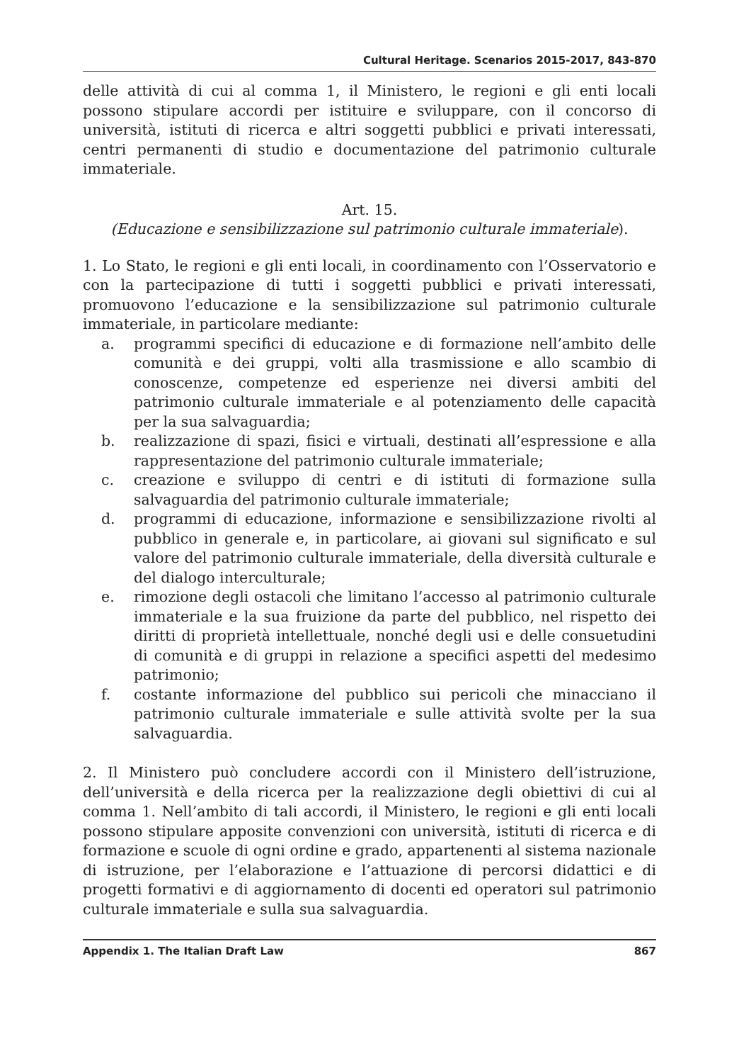Cultural Heritage. Scenarios 2015-2017, 843-870
delle attività di cui al comma 1, il Ministero, le regioni e gli enti locali possono stipulare accordi per istituire e sviluppare, con il concorso di università, istituti di ricerca e altri soggetti pubblici e privati interessati, centri permanenti di studio e documentazione del patrimonio culturale immateriale.
Art. 15.
(Educazione e sensibilizzazione sul patrimonio culturale immateriale).
1. Lo Stato, le regioni e gli enti locali, in coordinamento con l’Osservatorio e con la partecipazione di tutti i soggetti pubblici e privati interessati, promuovono l’educazione e la sensibilizzazione sul patrimonio culturale immateriale, in particolare mediante:
a. programmi specifici di educazione e di formazione nell’ambito delle comunità e dei gruppi, volti alla trasmissione e allo scambio di conoscenze, competenze ed esperienze nei diversi ambiti del patrimonio culturale immateriale e al potenziamento delle capacità per la sua salvaguardia;
b. realizzazione di spazi, fisici e virtuali, destinati all’espressione e alla rappresentazione del patrimonio culturale immateriale;
c. creazione e sviluppo di centri e di istituti di formazione sulla salvaguardia del patrimonio culturale immateriale;
d. programmi di educazione, informazione e sensibilizzazione rivolti al pubblico in generale e, in particolare, ai giovani sul significato e sul valore del patrimonio culturale immateriale, della diversità culturale e del dialogo interculturale;
e. rimozione degli ostacoli che limitano l’accesso al patrimonio culturale immateriale e la sua fruizione da parte del pubblico, nel rispetto dei diritti di proprietà intellettuale, nonché degli usi e delle consuetudini di comunità e di gruppi in relazione a specifici aspetti del medesimo patrimonio;
f. costante informazione del pubblico sui pericoli che minacciano il patrimonio culturale immateriale e sulle attività svolte per la sua salvaguardia.
2. Il Ministero può concludere accordi con il Ministero dell’istruzione, dell’università e della ricerca per la realizzazione degli obiettivi di cui al comma 1. Nell’ambito di tali accordi, il Ministero, le regioni e gli enti locali possono stipulare apposite convenzioni con università, istituti di ricerca e di formazione e scuole di ogni ordine e grado, appartenenti al sistema nazionale di istruzione, per l’elaborazione e l’attuazione di percorsi didattici e di progetti formativi e di aggiornamento di docenti ed operatori sul patrimonio culturale immateriale e sulla sua salvaguardia.
Appendix 1. The Italian Draft Law 867